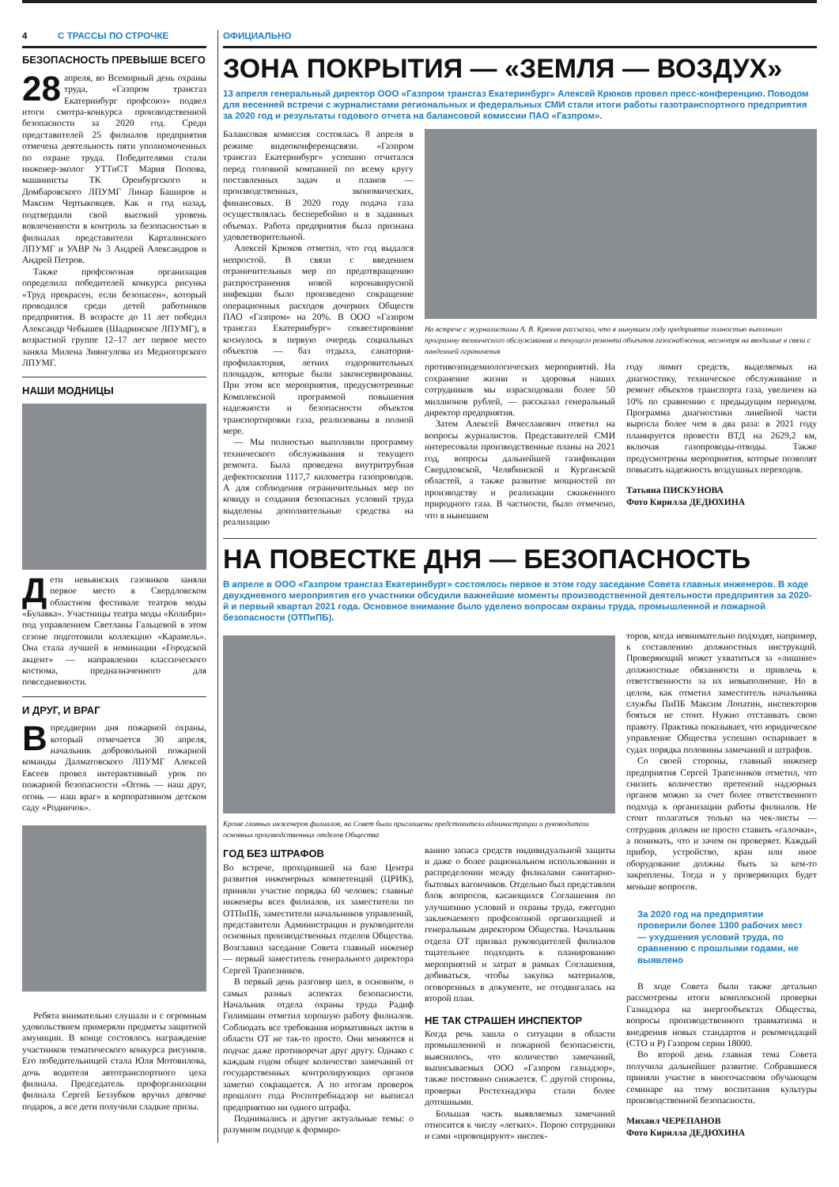4 С ТРАССЫ ПО СТРОЧКЕ
БЕЗОПАСНОСТЬ ПРЕВЫШЕ ВСЕГО
28 апреля, во Всемирный день охраны труда, «Газпром трансгаз Екатеринбург профсоюз» подвел итоги смотра-конкурса производственной безопасности за 2020 год. Среди представителей 25 филиалов предприятия отмечена деятельность пяти уполномоченных по охране труда. Победителями стали инженер-эколог УТТиСТ Мария Попова, машинисты ТК Оренбургского и Домбаровского ЛПУМГ Линар Баширов и Максим Чертыковцев. Как и год назад, подтвердили свой высокий уровень вовлеченности в контроль за безопасностью в филиалах представители Карталинского ЛПУМГ и УАВР № 3 Андрей Александров и Андрей Петров.
Также профсоюзная организация определила победителей конкурса рисунка «Труд прекрасен, если безопасен», который проводился среди детей работников предприятия. В возрасте до 11 лет победил Александр Чебышев (Шадринское ЛПУМГ), в возрастной группе 12–17 лет первое место заняла Милена Зиянгулова из Медногорского ЛПУМГ.
НАШИ МОДНИЦЫ
Дети невьянских газовиков заняли первое место в Свердловском областном фестивале театров моды «Булавка». Участницы театра моды «Колибри» под управлением Светланы Гальцевой в этом сезоне подготовили коллекцию «Карамель». Она стала лучшей в номинации «Городской акцент» — направлении классического костюма, предназначенного для повседневности.
И ДРУГ, И ВРАГ
Впреддверии дня пожарной охраны, который отмечается 30 апреля, начальник добровольной пожарной команды Далматовского ЛПУМГ Алексей Евсеев провел интерактивный урок по пожарной безопасности «Огонь — наш друг, огонь — наш враг» в корпоративном детском саду «Родничок».
Ребята внимательно слушали и с огромным удовольствием примеряли предметы защитной амуниции. В конце состоялось награждение участников тематического конкурса рисунков. Его победительницей стала Юля Мотовилова, дочь водителя автотранспортного цеха филиала. Председатель профорганизации филиала Сергей Беззубков вручил девочке подарок, а все дети получили сладкие призы.
ОФИЦИАЛЬНО
ЗОНА ПОКРЫТИЯ — «ЗЕМЛЯ — ВОЗДУХ»
13 апреля генеральный директор ООО «Газпром трансгаз Екатеринбург» Алексей Крюков провел пресс-конференцию. Поводом для весенней встречи с журналистами региональных и федеральных СМИ стали итоги работы газотранспортного предприятия за 2020 год и результаты годового отчета на балансовой комиссии ПАО «Газпром».
Балансовая комиссия состоялась 8 апреля в режиме видеоконференцсвязи. «Газпром трансгаз Екатеринбург» успешно отчитался перед головной компанией по всему кругу поставленных задач и планов — производственных, экономических, финансовых. В 2020 году подача газа осуществлялась бесперебойно и в заданных объемах. Работа предприятия была признана удовлетворительной.
Алексей Крюков отметил, что год выдался непростой. В связи с введением ограничительных мер по предотвращению распространения новой коронавирусной инфекции было произведено сокращение операционных расходов дочерних Обществ ПАО «Газпром» на 20%. В ООО «Газпром трансгаз Екатеринбург» секвестирование коснулось в первую очередь социальных объектов — баз отдыха, санатория-профилактория, летних оздоровительных площадок, которые были законсервированы. При этом все мероприятия, предусмотренные Комплексной программой повышения надежности и безопасности объектов транспортировки газа, реализованы в полной мере.
— Мы полностью выполнили программу технического обслуживания и текущего ремонта. Была проведена внутритрубная дефектоскопия 1117,7 километра газопроводов. А для соблюдения ограничительных мер по ковиду и создания безопасных условий труда выделены дополнительные средства на реализацию
На встрече с журналистами А. В. Крюков рассказал, что в минувшем году предприятие полностью выполнило программу технического обслуживания и текущего ремонта объектов газоснабжения, несмотря на вводимые в связи с пандемией ограничения
противоэпидемиологических мероприятий. На сохранение жизни и здоровья наших сотрудников мы израсходовали более 50 миллионов рублей, — рассказал генеральный директор предприятия.
Затем Алексей Вячеславович ответил на вопросы журналистов. Представителей СМИ интересовали производственные планы на 2021 год, вопросы дальнейшей газификации Свердловской, Челябинской и Курганской областей, а также развитие мощностей по производству и реализации сжиженного природного газа. В частности, было отмечено, что в нынешнем
году лимит средств, выделяемых на диагностику, техническое обслуживание и ремонт объектов транспорта газа, увеличен на 10% по сравнению с предыдущим периодом. Программа диагностики линейной части выросла более чем в два раза: в 2021 году планируется провести ВТД на 2629,2 км, включая газопроводы-отводы. Также предусмотрены мероприятия, которые позволят повысить надежность воздушных переходов.
Татьяна ПИСКУНОВА
Фото Кирилла ДЕДЮХИНА
НА ПОВЕСТКЕ ДНЯ — БЕЗОПАСНОСТЬ
В апреле в ООО «Газпром трансгаз Екатеринбург» состоялось первое в этом году заседание Совета главных инженеров. В ходе двухдневного мероприятия его участники обсудили важнейшие моменты производственной деятельности предприятия за 2020-й и первый квартал 2021 года. Основное внимание было уделено вопросам охраны труда, промышленной и пожарной безопасности (ОТПиПБ).
Кроме главных инженеров филиалов, на Совет были приглашены представители администрации и руководители основных производственных отделов Общества
ГОД БЕЗ ШТРАФОВ
Во встрече, проходившей на базе Центра развития инженерных компетенций (ЦРИК), приняли участие порядка 60 человек: главные инженеры всех филиалов, их заместители по ОТПиПБ, заместители начальников управлений, представители Администрации и руководители основных производственных отделов Общества. Возглавил заседание Совета главный инженер — первый заместитель генерального директора Сергей Трапезников.
В первый день разговор шел, в основном, о самых разных аспектах безопасности. Начальник отдела охраны труда Радиф Гилимшин отметил хорошую работу филиалов. Соблюдать все требования нормативных актов в области ОТ не так-то просто. Они меняются и подчас даже противоречат друг другу. Однако с каждым годом общее количество замечаний от государственных контролирующих органов заметно сокращается. А по итогам проверок прошлого года Роспотребнадзор не выписал предприятию ни одного штрафа.
Поднимались и другие актуальные темы: о разумном подходе к формиро-
ванию запаса средств индивидуальной защиты и даже о более рациональном использовании и распределении между филиалами санитарно-бытовых вагончиков. Отдельно был представлен блок вопросов, касающихся Соглашения по улучшению условий и охраны труда, ежегодно заключаемого профсоюзной организацией и генеральным директором Общества. Начальник отдела ОТ призвал руководителей филиалов тщательнее подходить к планированию мероприятий и затрат в рамках Соглашения, добиваться, чтобы закупка материалов, оговоренных в документе, не отодвигалась на второй план.
НЕ ТАК СТРАШЕН ИНСПЕКТОР
Когда речь зашла о ситуации в области промышленной и пожарной безопасности, выяснилось, что количество замечаний, выписываемых ООО «Газпром газнадзор», также постоянно снижается. С другой стороны, проверки Ростехнадзора стали более дотошными.
Большая часть выявляемых замечаний относится к числу «легких». Порою сотрудники и сами «провоцируют» инспек-
торов, когда невнимательно подходят, например, к составлению должностных инструкций. Проверяющий может ухватиться за «лишние» должностные обязанности и привлечь к ответственности за их невыполнение. Но в целом, как отметил заместитель начальника службы ПиПБ Максим Лопатин, инспекторов бояться не стоит. Нужно отстаивать свою правоту. Практика показывает, что юридическое управление Общества успешно оспаривает в судах порядка половины замечаний и штрафов.
Со своей стороны, главный инженер предприятия Сергей Трапезников отметил, что снизить количество претензий надзорных органов можно за счет более ответственного подхода к организации работы филиалов. Не стоит полагаться только на чек-листы — сотрудник должен не просто ставить «галочки», а понимать, что и зачем он проверяет. Каждый прибор, устройство, кран или иное оборудование должны быть за кем-то закреплены. Тогда и у проверяющих будет меньше вопросов.
За 2020 год на предприятии проверили более 1300 рабочих мест — ухудшения условий труда, по сравнению с прошлыми годами, не выявлено
В ходе Совета были также детально рассмотрены итоги комплексной проверки Газнадзора на энергообъектах Общества, вопросы производственного травматизма и внедрения новых стандартов и рекомендаций (СТО и Р) Газпром серии 18000.
Во второй день главная тема Совета получила дальнейшее развитие. Собравшиеся приняли участие в многочасовом обучающем семинаре на тему воспитания культуры производственной безопасности.
Михаил ЧЕРЕПАНОВ
Фото Кирилла ДЕДЮХИНА